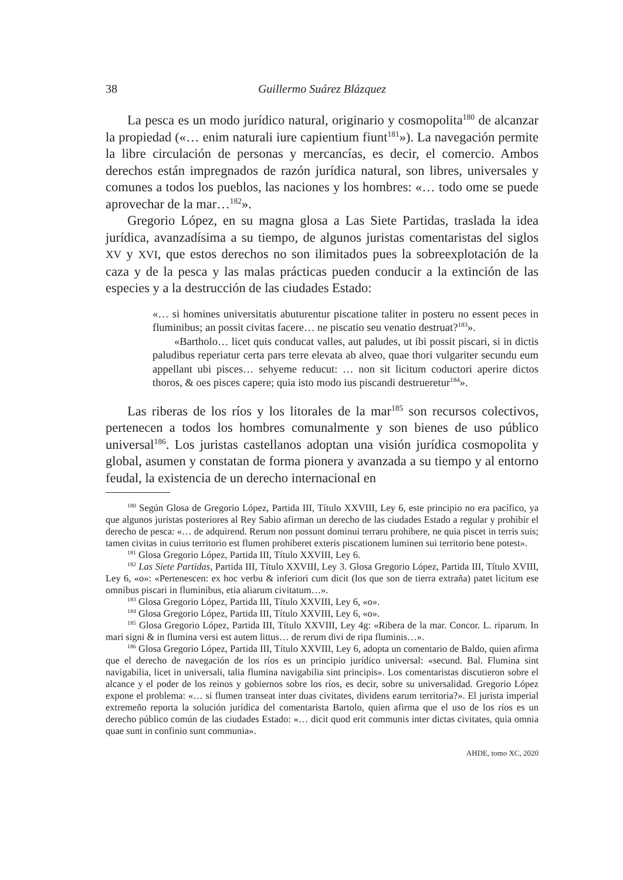38 Guillermo Suárez Blázquez
La pesca es un modo jurídico natural, originario y cosmopolita<sup>180</sup> de alcanzar la propiedad («… enim naturali iure capientium fiunt<sup>181</sup>»). La navegación permite la libre circulación de personas y mercancías, es decir, el comercio. Ambos derechos están impregnados de razón jurídica natural, son libres, universales y comunes a todos los pueblos, las naciones y los hombres: «… todo ome se puede aprovechar de la mar…<sup>182</sup>».
Gregorio López, en su magna glosa a Las Siete Partidas, traslada la idea jurídica, avanzadísima a su tiempo, de algunos juristas comentaristas del siglos XV y XVI, que estos derechos no son ilimitados pues la sobreexplotación de la caza y de la pesca y las malas prácticas pueden conducir a la extinción de las especies y a la destrucción de las ciudades Estado:
«… si homines universitatis abuturentur piscatione taliter in posteru no essent peces in fluminibus; an possit civitas facere… ne piscatio seu venatio destruat?<sup>183</sup>».
«Bartholo… licet quis conducat valles, aut paludes, ut ibi possit piscari, si in dictis paludibus reperiatur certa pars terre elevata ab alveo, quae thori vulgariter secundu eum appellant ubi pisces… sehyeme reducut: … non sit licitum coductori aperire dictos thoros, & oes pisces capere; quia isto modo ius piscandi destrueretur<sup>184</sup>».
Las riberas de los ríos y los litorales de la mar<sup>185</sup> son recursos colectivos, pertenecen a todos los hombres comunalmente y son bienes de uso público universal<sup>186</sup>. Los juristas castellanos adoptan una visión jurídica cosmopolita y global, asumen y constatan de forma pionera y avanzada a su tiempo y al entorno feudal, la existencia de un derecho internacional en
<sup>180</sup> Según Glosa de Gregorio López, Partida III, Título XXVIII, Ley 6, este principio no era pacífico, ya que algunos juristas posteriores al Rey Sabio afirman un derecho de las ciudades Estado a regular y prohibir el derecho de pesca: «… de adquirend. Rerum non possunt dominui terraru prohibere, ne quia piscet in terris suis; tamen civitas in cuius territorio est flumen prohiberet exteris piscationem luminen sui territorio bene potest».
<sup>181</sup> Glosa Gregorio López, Partida III, Título XXVIII, Ley 6.
<sup>182</sup> Las Siete Partidas, Partida III, Título XXVIII, Ley 3. Glosa Gregorio López, Partida III, Título XVIII, Ley 6, «o»: «Pertenescen: ex hoc verbu & inferiori cum dicit (los que son de tierra extraña) patet licitum ese omnibus piscari in fluminibus, etia aliarum civitatum…».
<sup>183</sup> Glosa Gregorio López, Partida III, Título XXVIII, Ley 6, «o».
<sup>184</sup> Glosa Gregorio López, Partida III, Título XXVIII, Ley 6, «o».
<sup>185</sup> Glosa Gregorio López, Partida III, Título XXVIII, Ley 4g: «Ribera de la mar. Concor. L. riparum. In mari signi & in flumina versi est autem littus… de rerum divi de ripa fluminis…».
<sup>186</sup> Glosa Gregorio López, Partida III, Título XXVIII, Ley 6, adopta un comentario de Baldo, quien afirma que el derecho de navegación de los ríos es un principio jurídico universal: «secund. Bal. Flumina sint navigabilia, licet in universali, talia flumina navigabilia sint principis». Los comentaristas discutieron sobre el alcance y el poder de los reinos y gobiernos sobre los ríos, es decir, sobre su universalidad. Gregorio López expone el problema: «… si flumen transeat inter duas civitates, dividens earum territoria?». El jurista imperial extremeño reporta la solución jurídica del comentarista Bartolo, quien afirma que el uso de los ríos es un derecho público común de las ciudades Estado: «… dicit quod erit communis inter dictas civitates, quia omnia quae sunt in confinio sunt communia».
AHDE, tomo XC, 2020